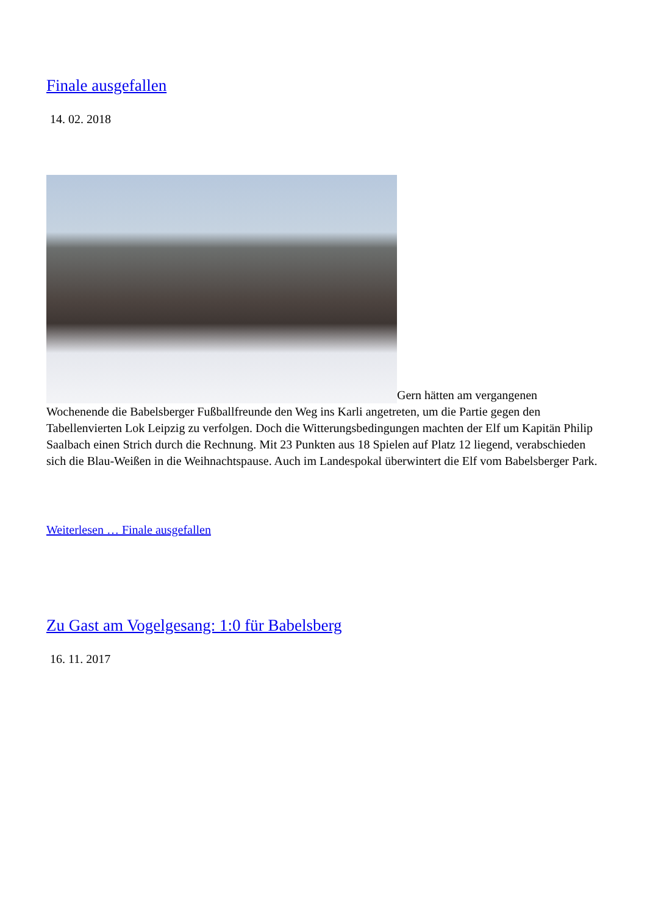Finale ausgefallen
14. 02. 2018
Gern hätten am vergangenen Wochenende die Babelsberger Fußballfreunde den Weg ins Karli angetreten, um die Partie gegen den Tabellenvierten Lok Leipzig zu verfolgen. Doch die Witterungsbedingungen machten der Elf um Kapitän Philip Saalbach einen Strich durch die Rechnung. Mit 23 Punkten aus 18 Spielen auf Platz 12 liegend, verabschieden sich die Blau-Weißen in die Weihnachtspause. Auch im Landespokal überwintert die Elf vom Babelsberger Park.
Weiterlesen … Finale ausgefallen
Zu Gast am Vogelgesang: 1:0 für Babelsberg
16. 11. 2017